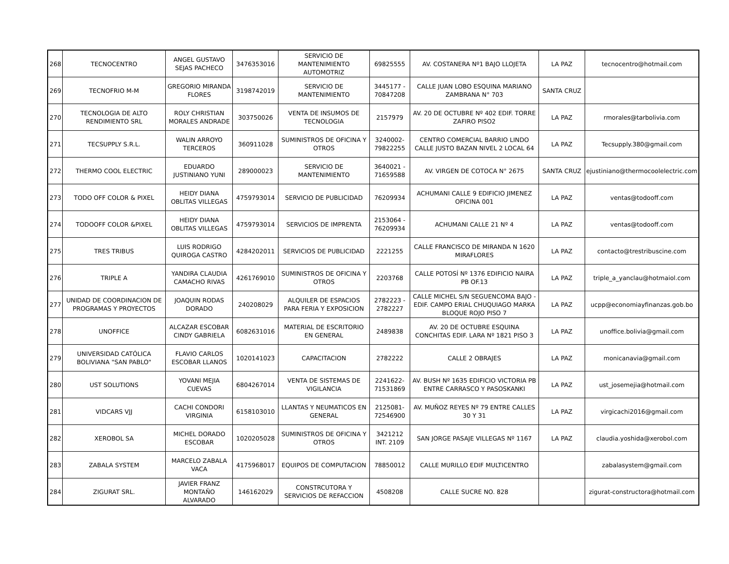| 268 | TECNOCENTRO | ANGEL GUSTAVO SEJAS PACHECO | 3476353016 | SERVICIO DE MANTENIMIENTO AUTOMOTRIZ | 69825555 | AV. COSTANERA Nº1 BAJO LLOJETA | LA PAZ | tecnocentro@hotmail.com |
| 269 | TECNOFRIO M-M | GREGORIO MIRANDA FLORES | 3198742019 | SERVICIO DE MANTENIMIENTO | 3445177 - 70847208 | CALLE JUAN LOBO ESQUINA MARIANO ZAMBRANA N° 703 | SANTA CRUZ | |
| 270 | TECNOLOGIA DE ALTO RENDIMIENTO SRL | ROLY CHRISTIAN MORALES ANDRADE | 303750026 | VENTA DE INSUMOS DE TECNOLOGIA | 2157979 | AV. 20 DE OCTUBRE Nº 402 EDIF. TORRE ZAFIRO PISO2 | LA PAZ | rmorales@tarbolivia.com |
| 271 | TECSUPPLY S.R.L. | WALIN ARROYO TERCEROS | 360911028 | SUMINISTROS DE OFICINA Y OTROS | 3240002- 79822255 | CENTRO COMERCIAL BARRIO LINDO CALLE JUSTO BAZAN NIVEL 2 LOCAL 64 | LA PAZ | Tecsupply.380@gmail.com |
| 272 | THERMO COOL ELECTRIC | EDUARDO JUSTINIANO YUNI | 289000023 | SERVICIO DE MANTENIMIENTO | 3640021 - 71659588 | AV. VIRGEN DE COTOCA N° 2675 | SANTA CRUZ | ejustiniano@thermocoolelectric.com |
| 273 | TODO OFF COLOR & PIXEL | HEIDY DIANA OBLITAS VILLEGAS | 4759793014 | SERVICIO DE PUBLICIDAD | 76209934 | ACHUMANI CALLE 9 EDIFICIO JIMENEZ OFICINA 001 | LA PAZ | ventas@todooff.com |
| 274 | TODOOFF COLOR &PIXEL | HEIDY DIANA OBLITAS VILLEGAS | 4759793014 | SERVICIOS DE IMPRENTA | 2153064 - 76209934 | ACHUMANI CALLE 21 Nº 4 | LA PAZ | ventas@todooff.com |
| 275 | TRES TRIBUS | LUIS RODRIGO QUIROGA CASTRO | 4284202011 | SERVICIOS DE PUBLICIDAD | 2221255 | CALLE FRANCISCO DE MIRANDA N 1620 MIRAFLORES | LA PAZ | contacto@trestribuscine.com |
| 276 | TRIPLE A | YANDIRA CLAUDIA CAMACHO RIVAS | 4261769010 | SUMINISTROS DE OFICINA Y OTROS | 2203768 | CALLE POTOSÍ Nº 1376 EDIFICIO NAIRA PB OF.13 | LA PAZ | triple_a_yanclau@hotmaiol.com |
| 277 | UNIDAD DE COORDINACION DE PROGRAMAS Y PROYECTOS | JOAQUIN RODAS DORADO | 240208029 | ALQUILER DE ESPACIOS PARA FERIA Y EXPOSICION | 2782223 - 2782227 | CALLE MICHEL S/N SEGUENCOMA BAJO - EDIF. CAMPO ERIAL CHUQUIAGO MARKA BLOQUE ROJO PISO 7 | LA PAZ | ucpp@economiayfinanzas.gob.bo |
| 278 | UNOFFICE | ALCAZAR ESCOBAR CINDY GABRIELA | 6082631016 | MATERIAL DE ESCRITORIO EN GENERAL | 2489838 | AV. 20 DE OCTUBRE ESQUINA CONCHITAS EDIF. LARA Nº 1821 PISO 3 | LA PAZ | unoffice.bolivia@gmail.com |
| 279 | UNIVERSIDAD CATÓLICA BOLIVIANA "SAN PABLO" | FLAVIO CARLOS ESCOBAR LLANOS | 1020141023 | CAPACITACION | 2782222 | CALLE 2 OBRAJES | LA PAZ | monicanavia@gmail.com |
| 280 | UST SOLUTIONS | YOVANI MEJIA CUEVAS | 6804267014 | VENTA DE SISTEMAS DE VIGILANCIA | 2241622- 71531869 | AV. BUSH Nº 1635 EDIFICIO VICTORIA PB ENTRE CARRASCO Y PASOSKANKI | LA PAZ | ust_josemejia@hotmail.com |
| 281 | VIDCARS VJJ | CACHI CONDORI VIRGINIA | 6158103010 | LLANTAS Y NEUMATICOS EN GENERAL | 2125081- 72546900 | AV. MUÑOZ REYES Nº 79 ENTRE CALLES 30 Y 31 | LA PAZ | virgicachi2016@gmail.com |
| 282 | XEROBOL SA | MICHEL DORADO ESCOBAR | 1020205028 | SUMINISTROS DE OFICINA Y OTROS | 3421212 INT. 2109 | SAN JORGE PASAJE VILLEGAS Nº 1167 | LA PAZ | claudia.yoshida@xerobol.com |
| 283 | ZABALA SYSTEM | MARCELO ZABALA VACA | 4175968017 | EQUIPOS DE COMPUTACION | 78850012 | CALLE MURILLO EDIF MULTICENTRO | | zabalasystem@gmail.com |
| 284 | ZIGURAT SRL. | JAVIER FRANZ MONTAÑO ALVARADO | 146162029 | CONSTRCUTORA Y SERVICIOS DE REFACCION | 4508208 | CALLE SUCRE NO. 828 | | zigurat-constructora@hotmail.com |